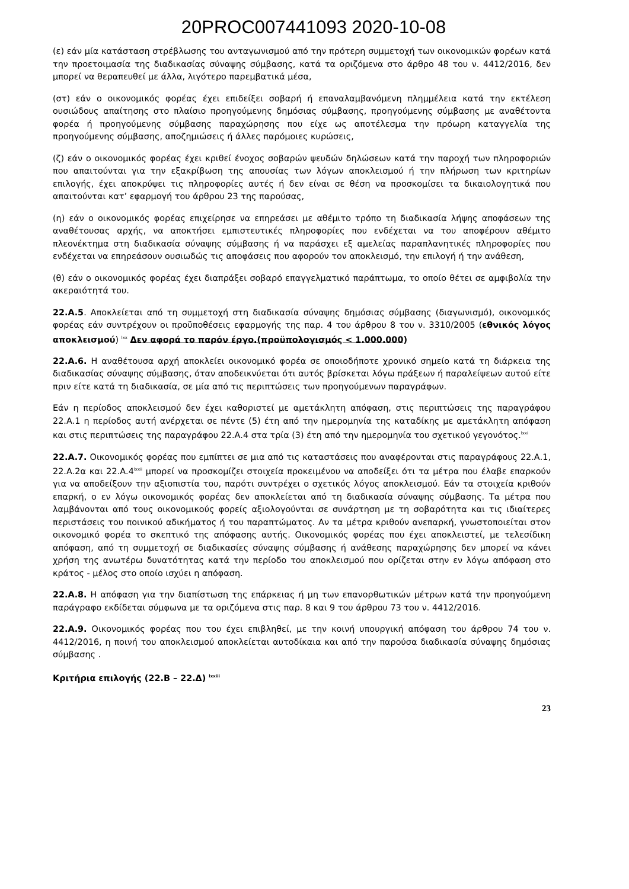20PROC007441093 2020-10-08
(ε) εάν μία κατάσταση στρέβλωσης του ανταγωνισμού από την πρότερη συμμετοχή των οικονομικών φορέων κατά την προετοιμασία της διαδικασίας σύναψης σύμβασης, κατά τα οριζόμενα στο άρθρο 48 του ν. 4412/2016, δεν μπορεί να θεραπευθεί με άλλα, λιγότερο παρεμβατικά μέσα,
(στ) εάν ο οικονομικός φορέας έχει επιδείξει σοβαρή ή επαναλαμβανόμενη πλημμέλεια κατά την εκτέλεση ουσιώδους απαίτησης στο πλαίσιο προηγούμενης δημόσιας σύμβασης, προηγούμενης σύμβασης με αναθέτοντα φορέα ή προηγούμενης σύμβασης παραχώρησης που είχε ως αποτέλεσμα την πρόωρη καταγγελία της προηγούμενης σύμβασης, αποζημιώσεις ή άλλες παρόμοιες κυρώσεις,
(ζ) εάν ο οικονομικός φορέας έχει κριθεί ένοχος σοβαρών ψευδών δηλώσεων κατά την παροχή των πληροφοριών που απαιτούνται για την εξακρίβωση της απουσίας των λόγων αποκλεισμού ή την πλήρωση των κριτηρίων επιλογής, έχει αποκρύψει τις πληροφορίες αυτές ή δεν είναι σε θέση να προσκομίσει τα δικαιολογητικά που απαιτούνται κατ’ εφαρμογή του άρθρου 23 της παρούσας,
(η) εάν ο οικονομικός φορέας επιχείρησε να επηρεάσει με αθέμιτο τρόπο τη διαδικασία λήψης αποφάσεων της αναθέτουσας αρχής, να αποκτήσει εμπιστευτικές πληροφορίες που ενδέχεται να του αποφέρουν αθέμιτο πλεονέκτημα στη διαδικασία σύναψης σύμβασης ή να παράσχει εξ αμελείας παραπλανητικές πληροφορίες που ενδέχεται να επηρεάσουν ουσιωδώς τις αποφάσεις που αφορούν τον αποκλεισμό, την επιλογή ή την ανάθεση,
(θ) εάν ο οικονομικός φορέας έχει διαπράξει σοβαρό επαγγελματικό παράπτωμα, το οποίο θέτει σε αμφιβολία την ακεραιότητά του.
22.Α.5. Αποκλείεται από τη συμμετοχή στη διαδικασία σύναψης δημόσιας σύμβασης (διαγωνισμό), οικονομικός φορέας εάν συντρέχουν οι προϋποθέσεις εφαρμογής της παρ. 4 του άρθρου 8 του ν. 3310/2005 (εθνικός λόγος αποκλεισμού) <sup>lxx</sup> Δεν αφορά το παρόν έργο.(προϋπολογισμός < 1.000.000)
22.Α.6. Η αναθέτουσα αρχή αποκλείει οικονομικό φορέα σε οποιοδήποτε χρονικό σημείο κατά τη διάρκεια της διαδικασίας σύναψης σύμβασης, όταν αποδεικνύεται ότι αυτός βρίσκεται λόγω πράξεων ή παραλείψεων αυτού είτε πριν είτε κατά τη διαδικασία, σε μία από τις περιπτώσεις των προηγούμενων παραγράφων.
Εάν η περίοδος αποκλεισμού δεν έχει καθοριστεί με αμετάκλητη απόφαση, στις περιπτώσεις της παραγράφου 22.Α.1 η περίοδος αυτή ανέρχεται σε πέντε (5) έτη από την ημερομηνία της καταδίκης με αμετάκλητη απόφαση και στις περιπτώσεις της παραγράφου 22.Α.4 στα τρία (3) έτη από την ημερομηνία του σχετικού γεγονότος.<sup>lxxi</sup>
22.Α.7. Οικονομικός φορέας που εμπίπτει σε μια από τις καταστάσεις που αναφέρονται στις παραγράφους 22.Α.1, 22.Α.2α και 22.Α.4<sup>lxxii</sup> μπορεί να προσκομίζει στοιχεία προκειμένου να αποδείξει ότι τα μέτρα που έλαβε επαρκούν για να αποδείξουν την αξιοπιστία του, παρότι συντρέχει ο σχετικός λόγος αποκλεισμού. Εάν τα στοιχεία κριθούν επαρκή, ο εν λόγω οικονομικός φορέας δεν αποκλείεται από τη διαδικασία σύναψης σύμβασης. Τα μέτρα που λαμβάνονται από τους οικονομικούς φορείς αξιολογούνται σε συνάρτηση με τη σοβαρότητα και τις ιδιαίτερες περιστάσεις του ποινικού αδικήματος ή του παραπτώματος. Αν τα μέτρα κριθούν ανεπαρκή, γνωστοποιείται στον οικονομικό φορέα το σκεπτικό της απόφασης αυτής. Οικονομικός φορέας που έχει αποκλειστεί, με τελεσίδικη απόφαση, από τη συμμετοχή σε διαδικασίες σύναψης σύμβασης ή ανάθεσης παραχώρησης δεν μπορεί να κάνει χρήση της ανωτέρω δυνατότητας κατά την περίοδο του αποκλεισμού που ορίζεται στην εν λόγω απόφαση στο κράτος - μέλος στο οποίο ισχύει η απόφαση.
22.Α.8. Η απόφαση για την διαπίστωση της επάρκειας ή μη των επανορθωτικών μέτρων κατά την προηγούμενη παράγραφο εκδίδεται σύμφωνα με τα οριζόμενα στις παρ. 8 και 9 του άρθρου 73 του ν. 4412/2016.
22.Α.9. Οικονομικός φορέας που του έχει επιβληθεί, με την κοινή υπουργική απόφαση του άρθρου 74 του ν. 4412/2016, η ποινή του αποκλεισμού αποκλείεται αυτοδίκαια και από την παρούσα διαδικασία σύναψης δημόσιας σύμβασης .
Κριτήρια επιλογής (22.Β – 22.Δ) <sup>lxxiii</sup>
23